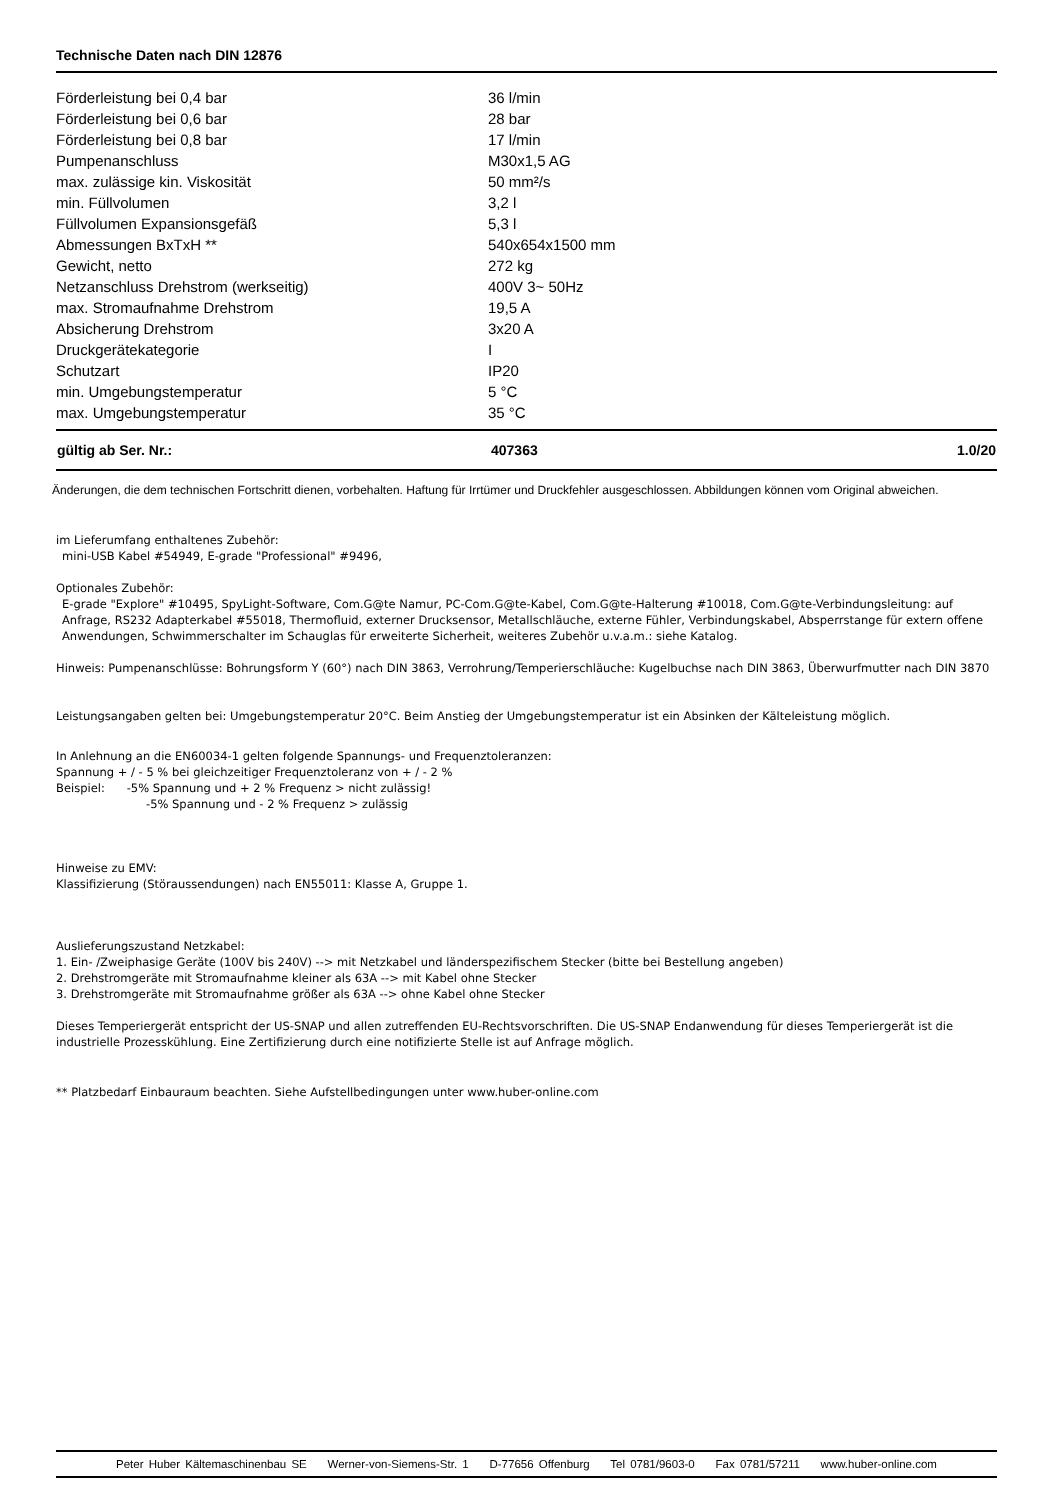Technische Daten nach DIN 12876
| Förderleistung bei 0,4 bar | 36 l/min |
| Förderleistung bei 0,6 bar | 28 bar |
| Förderleistung bei 0,8 bar | 17 l/min |
| Pumpenanschluss | M30x1,5 AG |
| max. zulässige kin. Viskosität | 50 mm²/s |
| min. Füllvolumen | 3,2 l |
| Füllvolumen Expansionsgefäß | 5,3 l |
| Abmessungen BxTxH ** | 540x654x1500 mm |
| Gewicht, netto | 272 kg |
| Netzanschluss Drehstrom (werkseitig) | 400V 3~ 50Hz |
| max. Stromaufnahme Drehstrom | 19,5 A |
| Absicherung Drehstrom | 3x20 A |
| Druckgerätekategorie | I |
| Schutzart | IP20 |
| min. Umgebungstemperatur | 5 °C |
| max. Umgebungstemperatur | 35 °C |
| gültig ab Ser. Nr.: | 407363 | 1.0/20 |
Änderungen, die dem technischen Fortschritt dienen, vorbehalten. Haftung für Irrtümer und Druckfehler ausgeschlossen. Abbildungen können vom Original abweichen.
im Lieferumfang enthaltenes Zubehör:
mini-USB Kabel #54949, E-grade "Professional" #9496,
Optionales Zubehör:
E-grade "Explore" #10495, SpyLight-Software, Com.G@te Namur, PC-Com.G@te-Kabel, Com.G@te-Halterung #10018, Com.G@te-Verbindungsleitung: auf Anfrage, RS232 Adapterkabel #55018, Thermofluid, externer Drucksensor, Metallschläuche, externe Fühler, Verbindungskabel, Absperrstange für extern offene Anwendungen, Schwimmerschalter im Schauglas für erweiterte Sicherheit, weiteres Zubehör u.v.a.m.: siehe Katalog.
Hinweis: Pumpenanschlüsse: Bohrungsform Y (60°) nach DIN 3863, Verrohrung/Temperierschläuche: Kugelbuchse nach DIN 3863, Überwurfmutter nach DIN 3870
Leistungsangaben gelten bei: Umgebungstemperatur 20°C. Beim Anstieg der Umgebungstemperatur ist ein Absinken der Kälteleistung möglich.
In Anlehnung an die EN60034-1 gelten folgende Spannungs- und Frequenztoleranzen:
Spannung + / - 5 % bei gleichzeitiger Frequenztoleranz von + / - 2 %
Beispiel: -5% Spannung und + 2 % Frequenz > nicht zulässig!
-5% Spannung und - 2 % Frequenz > zulässig
Hinweise zu EMV:
Klassifizierung (Störaussendungen) nach EN55011: Klasse A, Gruppe 1.
Auslieferungszustand Netzkabel:
1. Ein- /Zweiphasige Geräte (100V bis 240V) --> mit Netzkabel und länderspezifischem Stecker (bitte bei Bestellung angeben)
2. Drehstromgeräte mit Stromaufnahme kleiner als 63A --> mit Kabel ohne Stecker
3. Drehstromgeräte mit Stromaufnahme größer als 63A --> ohne Kabel ohne Stecker
Dieses Temperiergerät entspricht der US-SNAP und allen zutreffenden EU-Rechtsvorschriften. Die US-SNAP Endanwendung für dieses Temperiergerät ist die industrielle Prozesskühlung. Eine Zertifizierung durch eine notifizierte Stelle ist auf Anfrage möglich.
** Platzbedarf Einbauraum beachten. Siehe Aufstellbedingungen unter www.huber-online.com
Peter Huber Kältemaschinenbau SE Werner-von-Siemens-Str. 1 D-77656 Offenburg Tel 0781/9603-0 Fax 0781/57211 www.huber-online.com